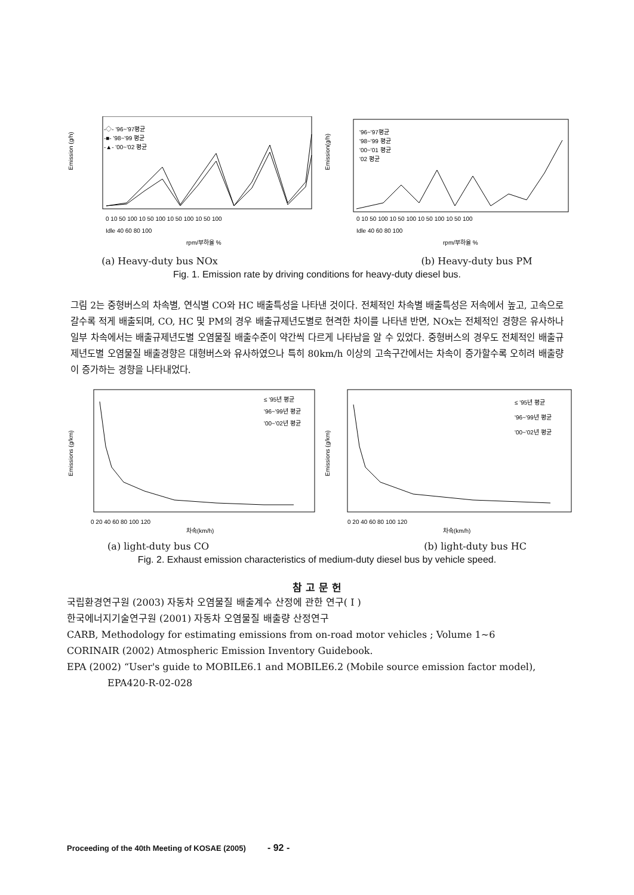-◇- '96~'97평균
-■- '98~'99 평균
-▲- '00~'02 평균
Emission (g/h)
rpm/부하율 %
0 10 50 100 10 50 100 10 50 100 10 50 100
Idle 40 60 80 100
'96~'97평균
'98~'99 평균
'00~'01 평균
'02 평균
Emission(g/h)
rpm/부하율 %
0 10 50 100 10 50 100 10 50 100 10 50 100
Idle 40 60 80 100
(a) Heavy-duty bus NOx (b) Heavy-duty bus PM
Fig. 1. Emission rate by driving conditions for heavy-duty diesel bus.
그림 2는 중형버스의 차속별, 연식별 CO와 HC 배출특성을 나타낸 것이다. 전체적인 차속별 배출특성은 저속에서 높고, 고속으로 갈수록 적게 배출되며, CO, HC 및 PM의 경우 배출규제년도별로 현격한 차이를 나타낸 반면, NOx는 전체적인 경향은 유사하나 일부 차속에서는 배출규제년도별 오염물질 배출수준이 약간씩 다르게 나타남을 알 수 있었다. 중형버스의 경우도 전체적인 배출규제년도별 오염물질 배출경향은 대형버스와 유사하였으나 특히 80km/h 이상의 고속구간에서는 차속이 증가할수록 오히려 배출량이 증가하는 경향을 나타내었다.
≤ '95년 평균
'96~'99년 평균
'00~'02년 평균
Emissions (g/km)
0 20 40 60 80 100 120
차속(km/h)
≤ '95년 평균
'96~'99년 평균
'00~'02년 평균
Emissions (g/km)
0 20 40 60 80 100 120
차속(km/h)
(a) light-duty bus CO (b) light-duty bus HC
Fig. 2. Exhaust emission characteristics of medium-duty diesel bus by vehicle speed.
참 고 문 헌
국립환경연구원 (2003) 자동차 오염물질 배출계수 산정에 관한 연구( I )
한국에너지기술연구원 (2001) 자동차 오염물질 배출량 산정연구
CARB, Methodology for estimating emissions from on-road motor vehicles ; Volume 1~6
CORINAIR (2002) Atmospheric Emission Inventory Guidebook.
EPA (2002) “User's guide to MOBILE6.1 and MOBILE6.2 (Mobile source emission factor model),
EPA420-R-02-028
Proceeding of the 40th Meeting of KOSAE (2005) - 92 -